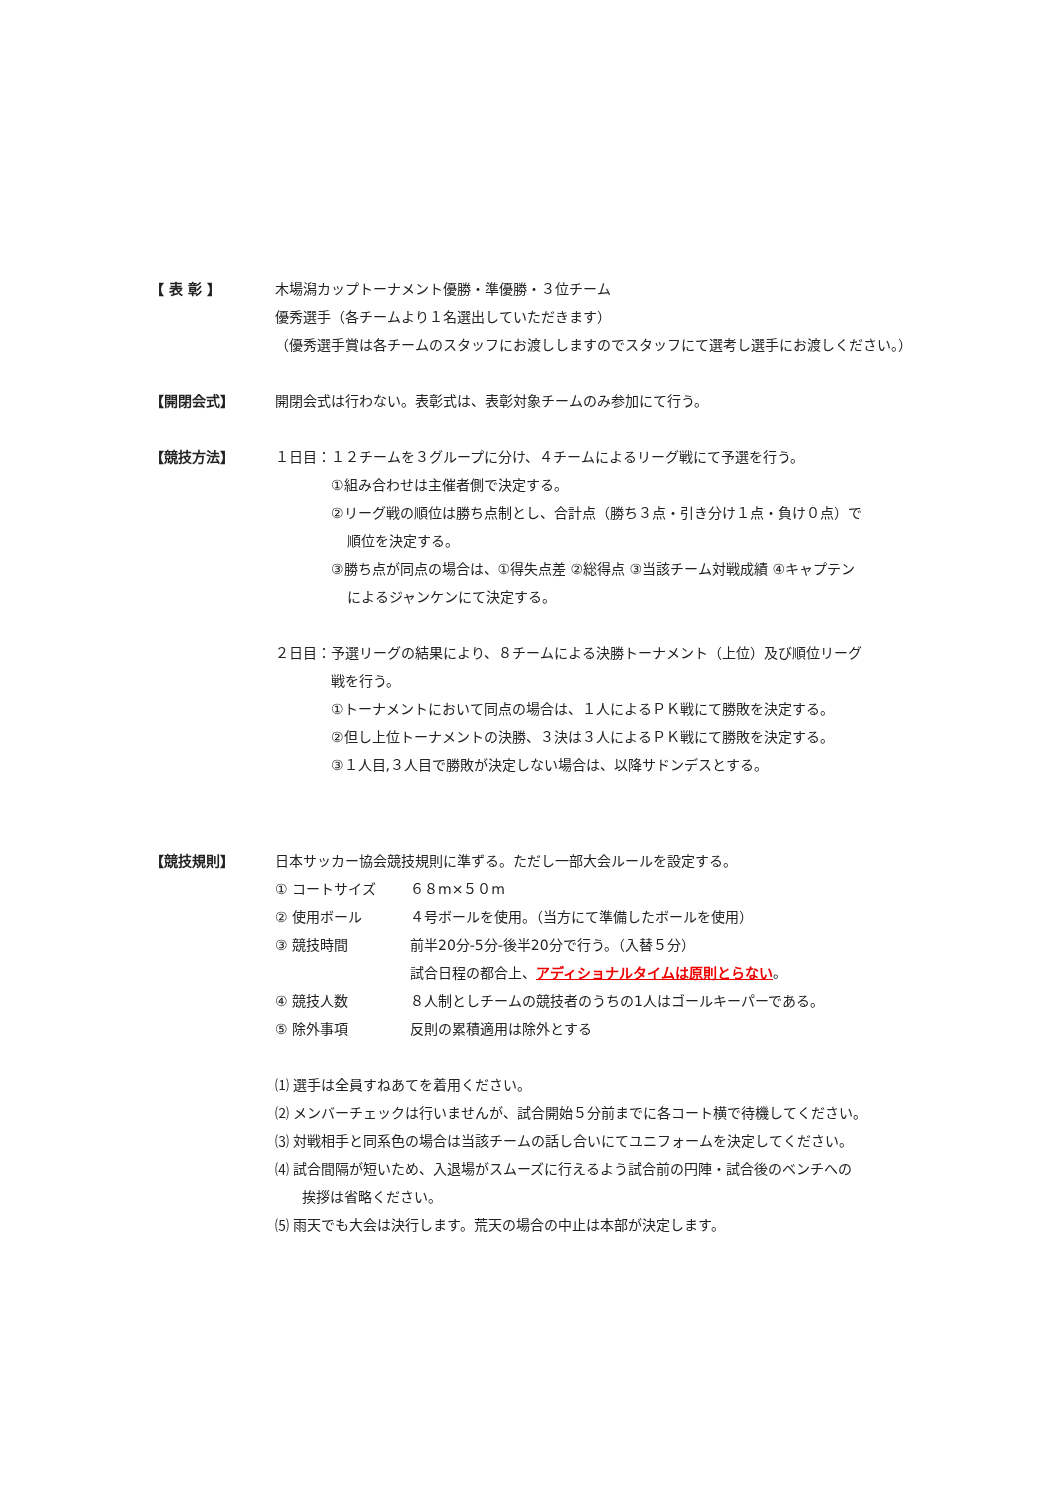【 表 彰 】 木場潟カップトーナメント優勝・準優勝・３位チーム
優秀選手（各チームより１名選出していただきます）
（優秀選手賞は各チームのスタッフにお渡ししますのでスタッフにて選考し選手にお渡しください。）
【開閉会式】 開閉会式は行わない。表彰式は、表彰対象チームのみ参加にて行う。
【競技方法】 １日目：１２チームを３グループに分け、４チームによるリーグ戦にて予選を行う。
①組み合わせは主催者側で決定する。
②リーグ戦の順位は勝ち点制とし、合計点（勝ち３点・引き分け１点・負け０点）で
順位を決定する。
③勝ち点が同点の場合は、①得失点差 ②総得点 ③当該チーム対戦成績 ④キャプテン
によるジャンケンにて決定する。
２日目：予選リーグの結果により、８チームによる決勝トーナメント（上位）及び順位リーグ
戦を行う。
①トーナメントにおいて同点の場合は、１人によるＰＫ戦にて勝敗を決定する。
②但し上位トーナメントの決勝、３決は３人によるＰＫ戦にて勝敗を決定する。
③１人目,３人目で勝敗が決定しない場合は、以降サドンデスとする。
【競技規則】 日本サッカー協会競技規則に準ずる。ただし一部大会ルールを設定する。
① コートサイズ ６８m×５０m
② 使用ボール ４号ボールを使用。（当方にて準備したボールを使用）
③ 競技時間 前半20分-5分-後半20分で行う。（入替５分）
試合日程の都合上、アディショナルタイムは原則とらない。
④ 競技人数 ８人制としチームの競技者のうちの1人はゴールキーパーである。
⑤ 除外事項 反則の累積適用は除外とする
⑴ 選手は全員すねあてを着用ください。
⑵ メンバーチェックは行いませんが、試合開始５分前までに各コート横で待機してください。
⑶ 対戦相手と同系色の場合は当該チームの話し合いにてユニフォームを決定してください。
⑷ 試合間隔が短いため、入退場がスムーズに行えるよう試合前の円陣・試合後のベンチへの
挨拶は省略ください。
⑸ 雨天でも大会は決行します。荒天の場合の中止は本部が決定します。